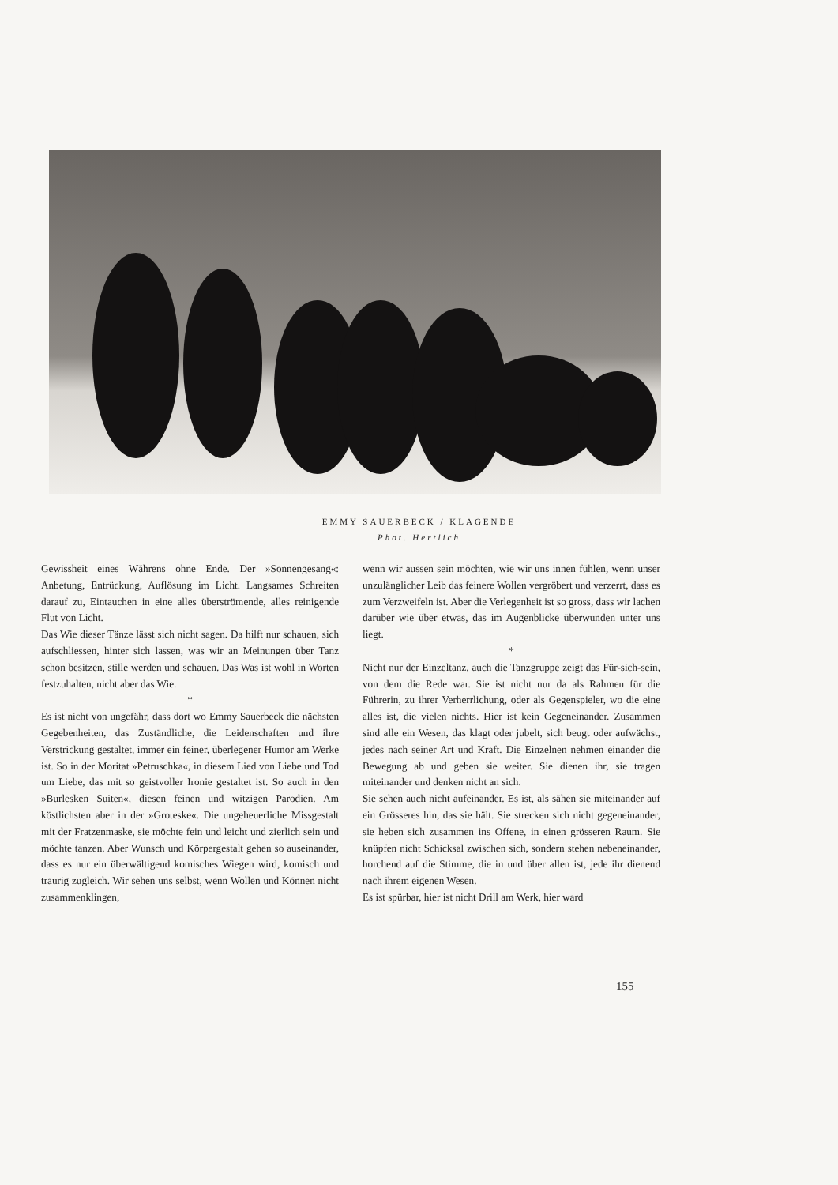EMMY SAUERBECK / KLAGENDE
Phot. Hertlich
Gewissheit eines Währens ohne Ende. Der »Sonnengesang«: Anbetung, Entrückung, Auflösung im Licht. Langsames Schreiten darauf zu, Eintauchen in eine alles überströmende, alles reinigende Flut von Licht.
Das Wie dieser Tänze lässt sich nicht sagen. Da hilft nur schauen, sich aufschliessen, hinter sich lassen, was wir an Meinungen über Tanz schon besitzen, stille werden und schauen. Das Was ist wohl in Worten festzuhalten, nicht aber das Wie.
*
Es ist nicht von ungefähr, dass dort wo Emmy Sauerbeck die nächsten Gegebenheiten, das Zuständliche, die Leidenschaften und ihre Verstrickung gestaltet, immer ein feiner, überlegener Humor am Werke ist. So in der Moritat »Petruschka«, in diesem Lied von Liebe und Tod um Liebe, das mit so geistvoller Ironie gestaltet ist. So auch in den »Burlesken Suiten«, diesen feinen und witzigen Parodien. Am köstlichsten aber in der »Groteske«. Die ungeheuerliche Missgestalt mit der Fratzenmaske, sie möchte fein und leicht und zierlich sein und möchte tanzen. Aber Wunsch und Körpergestalt gehen so auseinander, dass es nur ein überwältigend komisches Wiegen wird, komisch und traurig zugleich. Wir sehen uns selbst, wenn Wollen und Können nicht zusammenklingen,
wenn wir aussen sein möchten, wie wir uns innen fühlen, wenn unser unzulänglicher Leib das feinere Wollen vergröbert und verzerrt, dass es zum Verzweifeln ist. Aber die Verlegenheit ist so gross, dass wir lachen darüber wie über etwas, das im Augenblicke überwunden unter uns liegt.
*
Nicht nur der Einzeltanz, auch die Tanzgruppe zeigt das Für-sich-sein, von dem die Rede war. Sie ist nicht nur da als Rahmen für die Führerin, zu ihrer Verherrlichung, oder als Gegenspieler, wo die eine alles ist, die vielen nichts. Hier ist kein Gegeneinander. Zusammen sind alle ein Wesen, das klagt oder jubelt, sich beugt oder aufwächst, jedes nach seiner Art und Kraft. Die Einzelnen nehmen einander die Bewegung ab und geben sie weiter. Sie dienen ihr, sie tragen miteinander und denken nicht an sich.
Sie sehen auch nicht aufeinander. Es ist, als sähen sie miteinander auf ein Grösseres hin, das sie hält. Sie strecken sich nicht gegeneinander, sie heben sich zusammen ins Offene, in einen grösseren Raum. Sie knüpfen nicht Schicksal zwischen sich, sondern stehen nebeneinander, horchend auf die Stimme, die in und über allen ist, jede ihr dienend nach ihrem eigenen Wesen.
Es ist spürbar, hier ist nicht Drill am Werk, hier ward
155